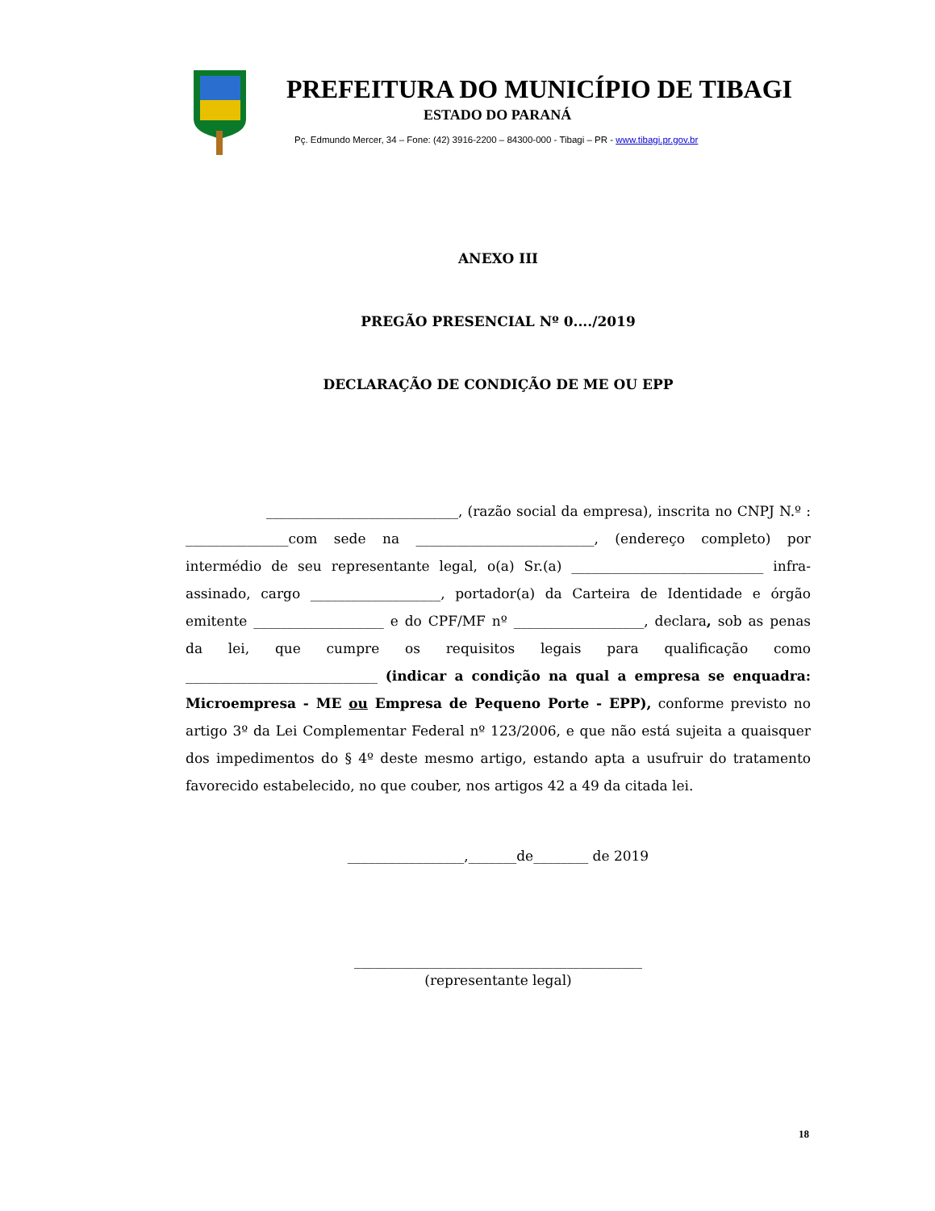PREFEITURA DO MUNICÍPIO DE TIBAGI
ESTADO DO PARANÁ
Pç. Edmundo Mercer, 34 – Fone: (42) 3916-2200 – 84300-000 - Tibagi – PR - www.tibagi.pr.gov.br
ANEXO III
PREGÃO PRESENCIAL Nº 0..../2019
DECLARAÇÃO DE CONDIÇÃO DE ME OU EPP
____________________________, (razão social da empresa), inscrita no CNPJ N.º : _______________com sede na __________________________, (endereço completo) por intermédio de seu representante legal, o(a) Sr.(a) ____________________________ infra-assinado, cargo ___________________, portador(a) da Carteira de Identidade e órgão emitente ___________________ e do CPF/MF nº ___________________, declara, sob as penas da lei, que cumpre os requisitos legais para qualificação como ____________________________ (indicar a condição na qual a empresa se enquadra: Microempresa - ME ou Empresa de Pequeno Porte - EPP), conforme previsto no artigo 3º da Lei Complementar Federal nº 123/2006, e que não está sujeita a quaisquer dos impedimentos do § 4º deste mesmo artigo, estando apta a usufruir do tratamento favorecido estabelecido, no que couber, nos artigos 42 a 49 da citada lei.
_________________,_______de________ de 2019
__________________________________________
(representante legal)
18